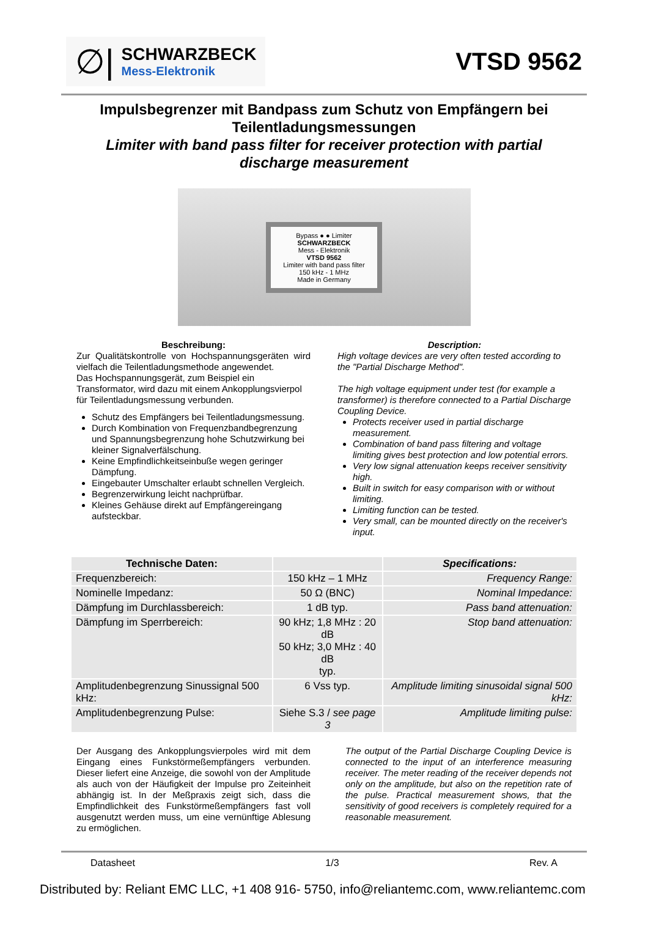∅|
SCHWARZBECK
Mess-Elektronik
VTSD 9562
Impulsbegrenzer mit Bandpass zum Schutz von Empfängern bei Teilentladungsmessungen
Limiter with band pass filter for receiver protection with partial discharge measurement
Bypass ● ● Limiter
SCHWARZBECK
Mess - Elektronik
VTSD 9562
Limiter with band pass filter
150 kHz - 1 MHz
Made in Germany
Beschreibung:
Zur Qualitätskontrolle von Hochspannungsgeräten wird vielfach die Teilentladungsmethode angewendet.
Das Hochspannungsgerät, zum Beispiel ein Transformator, wird dazu mit einem Ankopplungsvierpol für Teilentladungsmessung verbunden.
Schutz des Empfängers bei Teilentladungsmessung.
Durch Kombination von Frequenzbandbegrenzung und Spannungsbegrenzung hohe Schutzwirkung bei kleiner Signalverfälschung.
Keine Empfindlichkeitseinbuße wegen geringer Dämpfung.
Eingebauter Umschalter erlaubt schnellen Vergleich.
Begrenzerwirkung leicht nachprüfbar.
Kleines Gehäuse direkt auf Empfängereingang aufsteckbar.
Description:
High voltage devices are very often tested according to the "Partial Discharge Method".
The high voltage equipment under test (for example a transformer) is therefore connected to a Partial Discharge Coupling Device.
Protects receiver used in partial discharge measurement.
Combination of band pass filtering and voltage limiting gives best protection and low potential errors.
Very low signal attenuation keeps receiver sensitivity high.
Built in switch for easy comparison with or without limiting.
Limiting function can be tested.
Very small, can be mounted directly on the receiver's input.
| Technische Daten: | | Specifications: |
| --- | --- | --- |
| Frequenzbereich: | 150 kHz – 1 MHz | Frequency Range: |
| Nominelle Impedanz: | 50 Ω (BNC) | Nominal Impedance: |
| Dämpfung im Durchlassbereich: | 1 dB typ. | Pass band attenuation: |
| Dämpfung im Sperrbereich: | 90 kHz; 1,8 MHz : 20 dB 50 kHz; 3,0 MHz : 40 dB typ. | Stop band attenuation: |
| Amplitudenbegrenzung Sinussignal 500 kHz: | 6 Vss typ. | Amplitude limiting sinusoidal signal 500 kHz: |
| Amplitudenbegrenzung Pulse: | Siehe S.3 / see page 3 | Amplitude limiting pulse: |
Der Ausgang des Ankopplungsvierpoles wird mit dem Eingang eines Funkstörmeßempfängers verbunden. Dieser liefert eine Anzeige, die sowohl von der Amplitude als auch von der Häufigkeit der Impulse pro Zeiteinheit abhängig ist. In der Meßpraxis zeigt sich, dass die Empfindlichkeit des Funkstörmeßempfängers fast voll ausgenutzt werden muss, um eine vernünftige Ablesung zu ermöglichen.
The output of the Partial Discharge Coupling Device is connected to the input of an interference measuring receiver. The meter reading of the receiver depends not only on the amplitude, but also on the repetition rate of the pulse. Practical measurement shows, that the sensitivity of good receivers is completely required for a reasonable measurement.
Datasheet 1/3 Rev. A
Distributed by: Reliant EMC LLC, +1 408 916- 5750, info@reliantemc.com, www.reliantemc.com